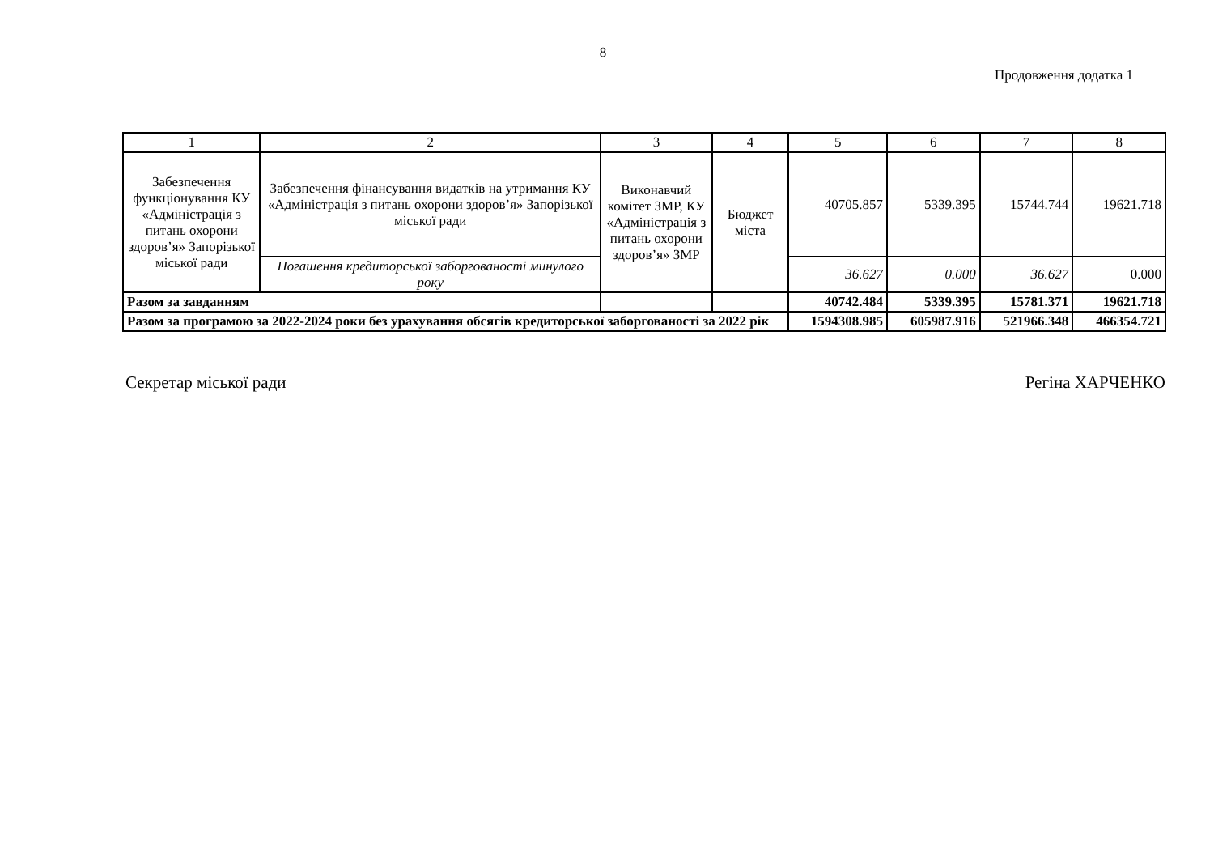8
Продовження додатка 1
| 1 | 2 | 3 | 4 | 5 | 6 | 7 | 8 |
| --- | --- | --- | --- | --- | --- | --- | --- |
| Забезпечення функціонування КУ «Адміністрація з питань охорони здоров’я» Запорізької міської ради | Забезпечення фінансування видатків на утримання КУ «Адміністрація з питань охорони здоров’я» Запорізької міської ради | Виконавчий комітет ЗМР, КУ «Адміністрація з питань охорони здоров’я» ЗМР | Бюджет міста | 40705.857 | 5339.395 | 15744.744 | 19621.718 |
| | Погашення кредиторської заборгованості минулого року | | | 36.627 | 0.000 | 36.627 | 0.000 |
| Разом за завданням | | | | 40742.484 | 5339.395 | 15781.371 | 19621.718 |
| Разом за програмою за 2022-2024 роки без урахування обсягів кредиторської заборгованості за 2022 рік | | | | 1594308.985 | 605987.916 | 521966.348 | 466354.721 |
Секретар міської ради Регіна ХАРЧЕНКО